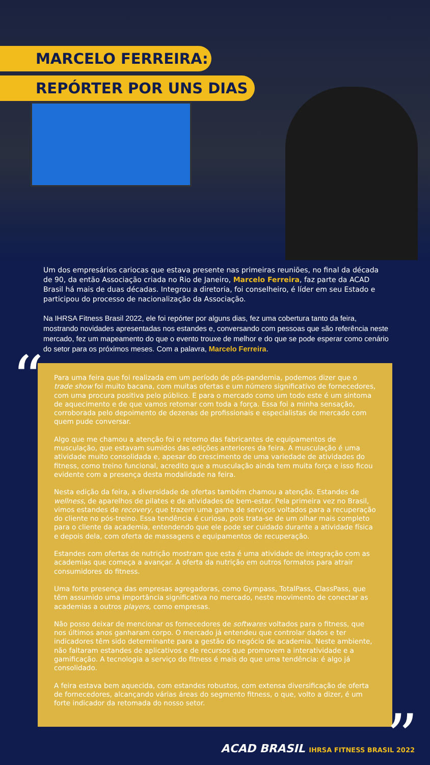MARCELO FERREIRA:
REPÓRTER POR UNS DIAS
Um dos empresários cariocas que estava presente nas primeiras reuniões, no final da década de 90, da então Associação criada no Rio de Janeiro, Marcelo Ferreira, faz parte da ACAD Brasil há mais de duas décadas. Integrou a diretoria, foi conselheiro, é líder em seu Estado e participou do processo de nacionalização da Associação.
Na IHRSA Fitness Brasil 2022, ele foi repórter por alguns dias, fez uma cobertura tanto da feira, mostrando novidades apresentadas nos estandes e, conversando com pessoas que são referência neste mercado, fez um mapeamento do que o evento trouxe de melhor e do que se pode esperar como cenário do setor para os próximos meses. Com a palavra, Marcelo Ferreira.
“
Para uma feira que foi realizada em um período de pós-pandemia, podemos dizer que o trade show foi muito bacana, com muitas ofertas e um número significativo de fornecedores, com uma procura positiva pelo público. E para o mercado como um todo este é um sintoma de aquecimento e de que vamos retomar com toda a força. Essa foi a minha sensação, corroborada pelo depoimento de dezenas de profissionais e especialistas de mercado com quem pude conversar.
Algo que me chamou a atenção foi o retorno das fabricantes de equipamentos de musculação, que estavam sumidos das edições anteriores da feira. A musculação é uma atividade muito consolidada e, apesar do crescimento de uma variedade de atividades do fitness, como treino funcional, acredito que a musculação ainda tem muita força e isso ficou evidente com a presença desta modalidade na feira.
Nesta edição da feira, a diversidade de ofertas também chamou a atenção. Estandes de wellness, de aparelhos de pilates e de atividades de bem-estar. Pela primeira vez no Brasil, vimos estandes de recovery, que trazem uma gama de serviços voltados para a recuperação do cliente no pós-treino. Essa tendência é curiosa, pois trata-se de um olhar mais completo para o cliente da academia, entendendo que ele pode ser cuidado durante a atividade física e depois dela, com oferta de massagens e equipamentos de recuperação.
Estandes com ofertas de nutrição mostram que esta é uma atividade de integração com as academias que começa a avançar. A oferta da nutrição em outros formatos para atrair consumidores do fitness.
Uma forte presença das empresas agregadoras, como Gympass, TotalPass, ClassPass, que têm assumido uma importância significativa no mercado, neste movimento de conectar as academias a outros players, como empresas.
Não posso deixar de mencionar os fornecedores de softwares voltados para o fitness, que nos últimos anos ganharam corpo. O mercado já entendeu que controlar dados e ter indicadores têm sido determinante para a gestão do negócio de academia. Neste ambiente, não faltaram estandes de aplicativos e de recursos que promovem a interatividade e a gamificação. A tecnologia a serviço do fitness é mais do que uma tendência: é algo já consolidado.
A feira estava bem aquecida, com estandes robustos, com extensa diversificação de oferta de fornecedores, alcançando várias áreas do segmento fitness, o que, volto a dizer, é um forte indicador da retomada do nosso setor.
”
ACAD BRASIL IHRSA FITNESS BRASIL 2022